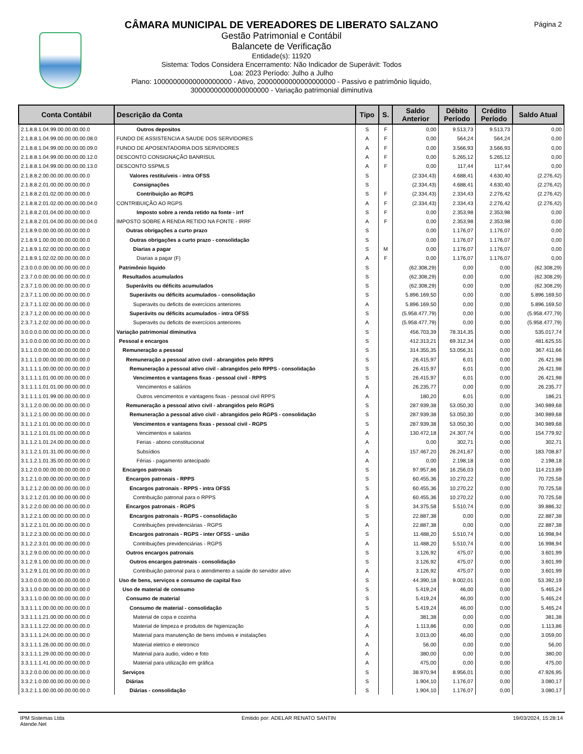Página 2
CÂMARA MUNICIPAL DE VEREADORES DE LIBERATO SALZANO
Gestão Patrimonial e Contábil
Balancete de Verificação
Entidade(s): 11920
Sistema: Todos Considera Encerramento: Não Indicador de Superávit: Todos
Loa: 2023 Período: Julho a Julho
Plano: 10000000000000000000 - Ativo, 20000000000000000000 - Passivo e patrimônio liquido,
30000000000000000000 - Variação patrimonial diminutiva
| Conta Contábil | Descrição da Conta | Tipo | S. | Saldo Anterior | Débito Período | Crédito Período | Saldo Atual |
| --- | --- | --- | --- | --- | --- | --- | --- |
| 2.1.8.8.1.04.99.00.00.00.00.0 | Outros depositos | S | F | 0,00 | 9.513,73 | 9.513,73 | 0,00 |
| 2.1.8.8.1.04.99.00.00.00.00.08.0 | FUNDO DE ASSISTENCIA A SAUDE DOS SERVIDORES | A | F | 0,00 | 564,24 | 564,24 | 0,00 |
| 2.1.8.8.1.04.99.00.00.00.00.09.0 | FUNDO DE APOSENTADORIA DOS SERVIDORES | A | F | 0,00 | 3.566,93 | 3.566,93 | 0,00 |
| 2.1.8.8.1.04.99.00.00.00.00.12.0 | DESCONTO CONSIGNAÇÃO BANRISUL | A | F | 0,00 | 5.265,12 | 5.265,12 | 0,00 |
| 2.1.8.8.1.04.99.00.00.00.00.13.0 | DESCONTO SSPMLS | A | F | 0,00 | 117,44 | 117,44 | 0,00 |
| 2.1.8.8.2.00.00.00.00.00.00.0 | Valores restituíveis - intra OFSS | S | | (2.334,43) | 4.688,41 | 4.630,40 | (2.276,42) |
| 2.1.8.8.2.01.00.00.00.00.00.0 | Consignações | S | | (2.334,43) | 4.688,41 | 4.630,40 | (2.276,42) |
| 2.1.8.8.2.01.02.00.00.00.00.0 | Contribuição ao RGPS | S | F | (2.334,43) | 2.334,43 | 2.276,42 | (2.276,42) |
| 2.1.8.8.2.01.02.00.00.00.00.04.0 | CONTRIBUIÇÃO AO RGPS | A | F | (2.334,43) | 2.334,43 | 2.276,42 | (2.276,42) |
| 2.1.8.8.2.01.04.00.00.00.00.0 | Imposto sobre a renda retido na fonte - irrf | S | F | 0,00 | 2.353,98 | 2.353,98 | 0,00 |
| 2.1.8.8.2.01.04.00.00.00.00.04.0 | IMPOSTO SOBRE A RENDA RETIDO NA FONTE - IRRF | A | F | 0,00 | 2.353,98 | 2.353,98 | 0,00 |
| 2.1.8.9.0.00.00.00.00.00.00.0 | Outras obrigações a curto prazo | S | | 0,00 | 1.176,07 | 1.176,07 | 0,00 |
| 2.1.8.9.1.00.00.00.00.00.00.0 | Outras obrigações a curto prazo - consolidação | S | | 0,00 | 1.176,07 | 1.176,07 | 0,00 |
| 2.1.8.9.1.02.00.00.00.00.00.0 | Diarias a pagar | S | M | 0,00 | 1.176,07 | 1.176,07 | 0,00 |
| 2.1.8.9.1.02.02.00.00.00.00.0 | Diarias a pagar (F) | A | F | 0,00 | 1.176,07 | 1.176,07 | 0,00 |
| 2.3.0.0.0.00.00.00.00.00.00.0 | Patrimônio liquido | S | | (62.308,29) | 0,00 | 0,00 | (62.308,29) |
| 2.3.7.0.0.00.00.00.00.00.00.0 | Resultados acumulados | S | | (62.308,29) | 0,00 | 0,00 | (62.308,29) |
| 2.3.7.1.0.00.00.00.00.00.00.0 | Superávits ou déficits acumulados | S | | (62.308,29) | 0,00 | 0,00 | (62.308,29) |
| 2.3.7.1.1.00.00.00.00.00.00.0 | Superávits ou déficits acumulados - consolidação | S | | 5.896.169,50 | 0,00 | 0,00 | 5.896.169,50 |
| 2.3.7.1.1.02.00.00.00.00.00.0 | Superavits ou deficits de exercícios anteriores | A | | 5.896.169,50 | 0,00 | 0,00 | 5.896.169,50 |
| 2.3.7.1.2.00.00.00.00.00.00.0 | Superávits ou déficits acumulados - intra OFSS | S | | (5.958.477,79) | 0,00 | 0,00 | (5.958.477,79) |
| 2.3.7.1.2.02.00.00.00.00.00.0 | Superavits ou deficits de exercícios anteriores | A | | (5.958.477,79) | 0,00 | 0,00 | (5.958.477,79) |
| 3.0.0.0.0.00.00.00.00.00.00.0 | Variação patrimonial diminutiva | S | | 456.703,39 | 78.314,35 | 0,00 | 535.017,74 |
| 3.1.0.0.0.00.00.00.00.00.00.0 | Pessoal e encargos | S | | 412.313,21 | 69.312,34 | 0,00 | 481.625,55 |
| 3.1.1.0.0.00.00.00.00.00.00.0 | Remuneração a pessoal | S | | 314.355,35 | 53.056,31 | 0,00 | 367.411,66 |
| 3.1.1.1.0.00.00.00.00.00.00.0 | Remuneração a pessoal ativo civil - abrangidos pelo RPPS | S | | 26.415,97 | 6,01 | 0,00 | 26.421,98 |
| 3.1.1.1.1.00.00.00.00.00.00.0 | Remuneração a pessoal ativo civil - abrangidos pelo RPPS - consolidação | S | | 26.415,97 | 6,01 | 0,00 | 26.421,98 |
| 3.1.1.1.1.01.00.00.00.00.00.0 | Vencimentos e vantagens fixas - pessoal civil - RPPS | S | | 26.415,97 | 6,01 | 0,00 | 26.421,98 |
| 3.1.1.1.1.01.01.00.00.00.00.0 | Vencimentos e salários | A | | 26.235,77 | 0,00 | 0,00 | 26.235,77 |
| 3.1.1.1.1.01.99.00.00.00.00.0 | Outros vencimentos e vantagens fixas - pessoal civil RPPS | A | | 180,20 | 6,01 | 0,00 | 186,21 |
| 3.1.1.2.0.00.00.00.00.00.00.0 | Remuneração a pessoal ativo civil - abrangidos pelo RGPS | S | | 287.939,38 | 53.050,30 | 0,00 | 340.989,68 |
| 3.1.1.2.1.00.00.00.00.00.00.0 | Remuneração a pessoal ativo civil - abrangidos pelo RGPS - consolidação | S | | 287.939,38 | 53.050,30 | 0,00 | 340.989,68 |
| 3.1.1.2.1.01.00.00.00.00.00.0 | Vencimentos e vantagens fixas - pessoal civil - RGPS | S | | 287.939,38 | 53.050,30 | 0,00 | 340.989,68 |
| 3.1.1.2.1.01.01.00.00.00.00.0 | Vencimentos e salarios | A | | 130.472,18 | 24.307,74 | 0,00 | 154.779,92 |
| 3.1.1.2.1.01.24.00.00.00.00.0 | Ferias - abono constitucional | A | | 0,00 | 302,71 | 0,00 | 302,71 |
| 3.1.1.2.1.01.31.00.00.00.00.0 | Subsídios | A | | 157.467,20 | 26.241,67 | 0,00 | 183.708,87 |
| 3.1.1.2.1.01.35.00.00.00.00.0 | Férias - pagamento antecipado | A | | 0,00 | 2.198,18 | 0,00 | 2.198,18 |
| 3.1.2.0.0.00.00.00.00.00.00.0 | Encargos patronais | S | | 97.957,86 | 16.256,03 | 0,00 | 114.213,89 |
| 3.1.2.1.0.00.00.00.00.00.00.0 | Encargos patronais - RPPS | S | | 60.455,36 | 10.270,22 | 0,00 | 70.725,58 |
| 3.1.2.1.2.00.00.00.00.00.00.0 | Encargos patronais - RPPS - intra OFSS | S | | 60.455,36 | 10.270,22 | 0,00 | 70.725,58 |
| 3.1.2.1.2.01.00.00.00.00.00.0 | Contribuição patronal para o RPPS | A | | 60.455,36 | 10.270,22 | 0,00 | 70.725,58 |
| 3.1.2.2.0.00.00.00.00.00.00.0 | Encargos patronais - RGPS | S | | 34.375,58 | 5.510,74 | 0,00 | 39.886,32 |
| 3.1.2.2.1.00.00.00.00.00.00.0 | Encargos patronais - RGPS - consolidação | S | | 22.887,38 | 0,00 | 0,00 | 22.887,38 |
| 3.1.2.2.1.01.00.00.00.00.00.0 | Contribuições previdenciárias - RGPS | A | | 22.887,38 | 0,00 | 0,00 | 22.887,38 |
| 3.1.2.2.3.00.00.00.00.00.00.0 | Encargos patronais - RGPS - inter OFSS - união | S | | 11.488,20 | 5.510,74 | 0,00 | 16.998,94 |
| 3.1.2.2.3.01.00.00.00.00.00.0 | Contribuições previdenciárias - RGPS | A | | 11.488,20 | 5.510,74 | 0,00 | 16.998,94 |
| 3.1.2.9.0.00.00.00.00.00.00.0 | Outros encargos patronais | S | | 3.126,92 | 475,07 | 0,00 | 3.601,99 |
| 3.1.2.9.1.00.00.00.00.00.00.0 | Outros encargos patronais - consolidação | S | | 3.126,92 | 475,07 | 0,00 | 3.601,99 |
| 3.1.2.9.1.01.00.00.00.00.00.0 | Contribuição patronal para o atendimento a saúde do servidor ativo | A | | 3.126,92 | 475,07 | 0,00 | 3.601,99 |
| 3.3.0.0.0.00.00.00.00.00.00.0 | Uso de bens, serviços e consumo de capital fixo | S | | 44.390,18 | 9.002,01 | 0,00 | 53.392,19 |
| 3.3.1.0.0.00.00.00.00.00.00.0 | Uso de material de consumo | S | | 5.419,24 | 46,00 | 0,00 | 5.465,24 |
| 3.3.1.1.0.00.00.00.00.00.00.0 | Consumo de material | S | | 5.419,24 | 46,00 | 0,00 | 5.465,24 |
| 3.3.1.1.1.00.00.00.00.00.00.0 | Consumo de material - consolidação | S | | 5.419,24 | 46,00 | 0,00 | 5.465,24 |
| 3.3.1.1.1.21.00.00.00.00.00.0 | Material de copa e cozinha | A | | 381,38 | 0,00 | 0,00 | 381,38 |
| 3.3.1.1.1.22.00.00.00.00.00.0 | Material de limpeza e produtos de higienização | A | | 1.113,86 | 0,00 | 0,00 | 1.113,86 |
| 3.3.1.1.1.24.00.00.00.00.00.0 | Material para manutenção de bens imóveis e instalações | A | | 3.013,00 | 46,00 | 0,00 | 3.059,00 |
| 3.3.1.1.1.26.00.00.00.00.00.0 | Material eletrico e eletronico | A | | 56,00 | 0,00 | 0,00 | 56,00 |
| 3.3.1.1.1.29.00.00.00.00.00.0 | Material para audio, video e foto | A | | 380,00 | 0,00 | 0,00 | 380,00 |
| 3.3.1.1.1.41.00.00.00.00.00.0 | Material para utilização em gráfica | A | | 475,00 | 0,00 | 0,00 | 475,00 |
| 3.3.2.0.0.00.00.00.00.00.00.0 | Serviços | S | | 38.970,94 | 8.956,01 | 0,00 | 47.926,95 |
| 3.3.2.1.0.00.00.00.00.00.00.0 | Diárias | S | | 1.904,10 | 1.176,07 | 0,00 | 3.080,17 |
| 3.3.2.1.1.00.00.00.00.00.00.0 | Diárias - consolidação | S | | 1.904,10 | 1.176,07 | 0,00 | 3.080,17 |
IPM Sistemas Ltda
Atende.Net
Emitido por: ADELAR RENATO SANTIN
19/03/2024, 15:28:14